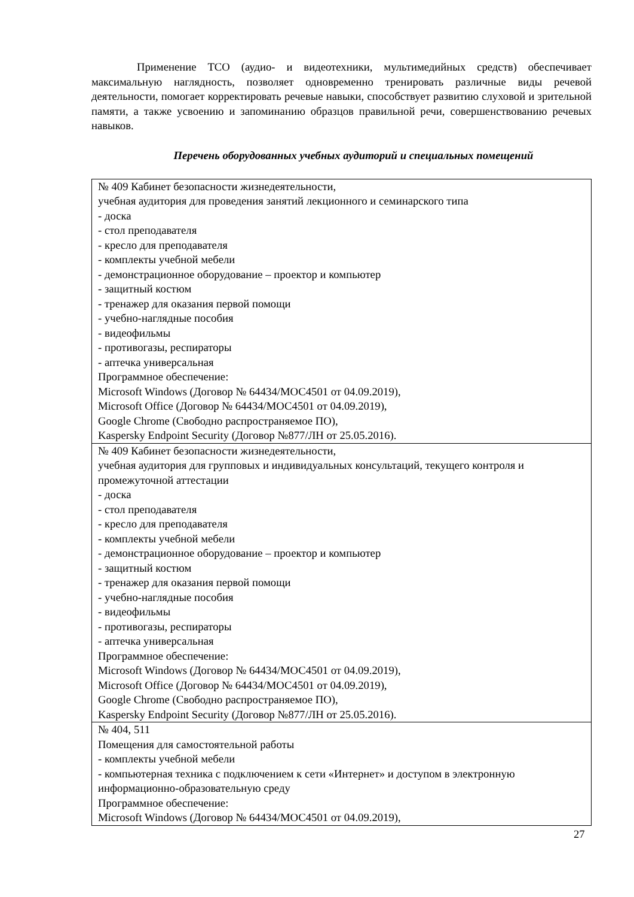Применение ТСО (аудио- и видеотехники, мультимедийных средств) обеспечивает максимальную наглядность, позволяет одновременно тренировать различные виды речевой деятельности, помогает корректировать речевые навыки, способствует развитию слуховой и зрительной памяти, а также усвоению и запоминанию образцов правильной речи, совершенствованию речевых навыков.
Перечень оборудованных учебных аудиторий и специальных помещений
| № 409 Кабинет безопасности жизнедеятельности, учебная аудитория для проведения занятий лекционного и семинарского типа - доска - стол преподавателя - кресло для преподавателя - комплекты учебной мебели - демонстрационное оборудование – проектор и компьютер - защитный костюм - тренажер для оказания первой помощи - учебно-наглядные пособия - видеофильмы - противогазы, респираторы - аптечка универсальная Программное обеспечение: Microsoft Windows (Договор № 64434/МОС4501 от 04.09.2019), Microsoft Office (Договор № 64434/МОС4501 от 04.09.2019), Google Chrome (Свободно распространяемое ПО), Kaspersky Endpoint Security (Договор №877/ЛН от 25.05.2016). |
| № 409 Кабинет безопасности жизнедеятельности, учебная аудитория для групповых и индивидуальных консультаций, текущего контроля и промежуточной аттестации - доска - стол преподавателя - кресло для преподавателя - комплекты учебной мебели - демонстрационное оборудование – проектор и компьютер - защитный костюм - тренажер для оказания первой помощи - учебно-наглядные пособия - видеофильмы - противогазы, респираторы - аптечка универсальная Программное обеспечение: Microsoft Windows (Договор № 64434/МОС4501 от 04.09.2019), Microsoft Office (Договор № 64434/МОС4501 от 04.09.2019), Google Chrome (Свободно распространяемое ПО), Kaspersky Endpoint Security (Договор №877/ЛН от 25.05.2016). |
| № 404, 511 Помещения для самостоятельной работы - комплекты учебной мебели - компьютерная техника с подключением к сети «Интернет» и доступом в электронную информационно-образовательную среду Программное обеспечение: Microsoft Windows (Договор № 64434/МОС4501 от 04.09.2019), |
27